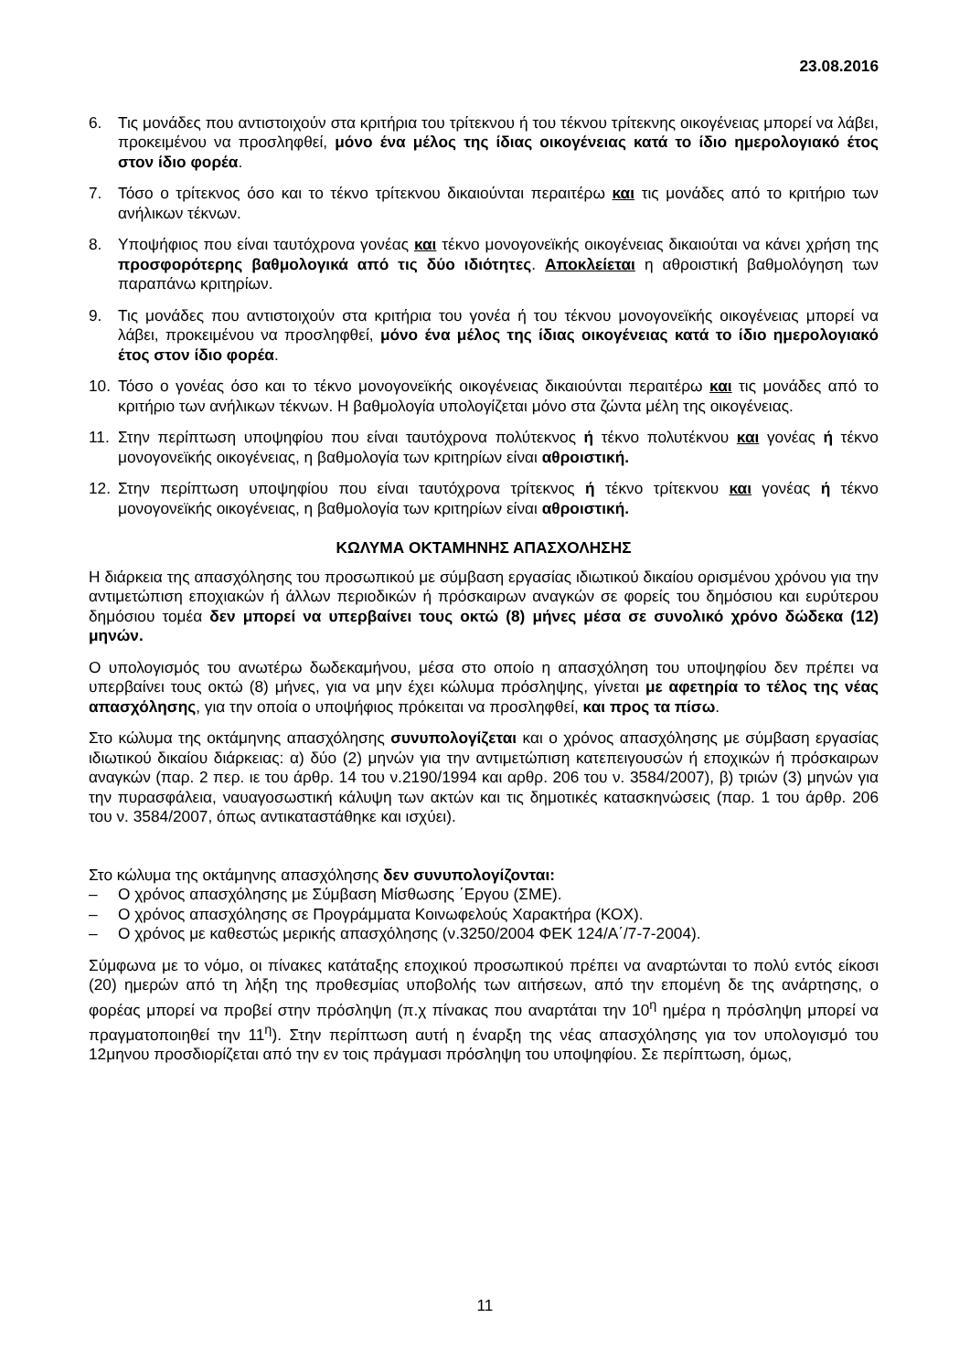23.08.2016
6. Τις μονάδες που αντιστοιχούν στα κριτήρια του τρίτεκνου ή του τέκνου τρίτεκνης οικογένειας μπορεί να λάβει, προκειμένου να προσληφθεί, μόνο ένα μέλος της ίδιας οικογένειας κατά το ίδιο ημερολογιακό έτος στον ίδιο φορέα.
7. Τόσο ο τρίτεκνος όσο και το τέκνο τρίτεκνου δικαιούνται περαιτέρω και τις μονάδες από το κριτήριο των ανήλικων τέκνων.
8. Υποψήφιος που είναι ταυτόχρονα γονέας και τέκνο μονογονεϊκής οικογένειας δικαιούται να κάνει χρήση της προσφορότερης βαθμολογικά από τις δύο ιδιότητες. Αποκλείεται η αθροιστική βαθμολόγηση των παραπάνω κριτηρίων.
9. Τις μονάδες που αντιστοιχούν στα κριτήρια του γονέα ή του τέκνου μονογονεϊκής οικογένειας μπορεί να λάβει, προκειμένου να προσληφθεί, μόνο ένα μέλος της ίδιας οικογένειας κατά το ίδιο ημερολογιακό έτος στον ίδιο φορέα.
10. Τόσο ο γονέας όσο και το τέκνο μονογονεϊκής οικογένειας δικαιούνται περαιτέρω και τις μονάδες από το κριτήριο των ανήλικων τέκνων. Η βαθμολογία υπολογίζεται μόνο στα ζώντα μέλη της οικογένειας.
11. Στην περίπτωση υποψηφίου που είναι ταυτόχρονα πολύτεκνος ή τέκνο πολυτέκνου και γονέας ή τέκνο μονογονεϊκής οικογένειας, η βαθμολογία των κριτηρίων είναι αθροιστική.
12. Στην περίπτωση υποψηφίου που είναι ταυτόχρονα τρίτεκνος ή τέκνο τρίτεκνου και γονέας ή τέκνο μονογονεϊκής οικογένειας, η βαθμολογία των κριτηρίων είναι αθροιστική.
ΚΩΛΥΜΑ ΟΚΤΑΜΗΝΗΣ ΑΠΑΣΧΟΛΗΣΗΣ
Η διάρκεια της απασχόλησης του προσωπικού με σύμβαση εργασίας ιδιωτικού δικαίου ορισμένου χρόνου για την αντιμετώπιση εποχιακών ή άλλων περιοδικών ή πρόσκαιρων αναγκών σε φορείς του δημόσιου και ευρύτερου δημόσιου τομέα δεν μπορεί να υπερβαίνει τους οκτώ (8) μήνες μέσα σε συνολικό χρόνο δώδεκα (12) μηνών.
Ο υπολογισμός του ανωτέρω δωδεκαμήνου, μέσα στο οποίο η απασχόληση του υποψηφίου δεν πρέπει να υπερβαίνει τους οκτώ (8) μήνες, για να μην έχει κώλυμα πρόσληψης, γίνεται με αφετηρία το τέλος της νέας απασχόλησης, για την οποία ο υποψήφιος πρόκειται να προσληφθεί, και προς τα πίσω.
Στο κώλυμα της οκτάμηνης απασχόλησης συνυπολογίζεται και ο χρόνος απασχόλησης με σύμβαση εργασίας ιδιωτικού δικαίου διάρκειας: α) δύο (2) μηνών για την αντιμετώπιση κατεπειγουσών ή εποχικών ή πρόσκαιρων αναγκών (παρ. 2 περ. ιε του άρθρ. 14 του ν.2190/1994 και αρθρ. 206 του ν. 3584/2007), β) τριών (3) μηνών για την πυρασφάλεια, ναυαγοσωστική κάλυψη των ακτών και τις δημοτικές κατασκηνώσεις (παρ. 1 του άρθρ. 206 του ν. 3584/2007, όπως αντικαταστάθηκε και ισχύει).
Στο κώλυμα της οκτάμηνης απασχόλησης δεν συνυπολογίζονται:
– Ο χρόνος απασχόλησης με Σύμβαση Μίσθωσης ΄Εργου (ΣΜΕ).
– Ο χρόνος απασχόλησης σε Προγράμματα Κοινωφελούς Χαρακτήρα (ΚΟΧ).
– Ο χρόνος με καθεστώς μερικής απασχόλησης (ν.3250/2004 ΦΕΚ 124/Α΄/7-7-2004).
Σύμφωνα με το νόμο, οι πίνακες κατάταξης εποχικού προσωπικού πρέπει να αναρτώνται το πολύ εντός είκοσι (20) ημερών από τη λήξη της προθεσμίας υποβολής των αιτήσεων, από την επομένη δε της ανάρτησης, ο φορέας μπορεί να προβεί στην πρόσληψη (π.χ πίνακας που αναρτάται την 10<sup>η</sup> ημέρα η πρόσληψη μπορεί να πραγματοποιηθεί την 11<sup>η</sup>). Στην περίπτωση αυτή η έναρξη της νέας απασχόλησης για τον υπολογισμό του 12μηνου προσδιορίζεται από την εν τοις πράγμασι πρόσληψη του υποψηφίου. Σε περίπτωση, όμως,
11